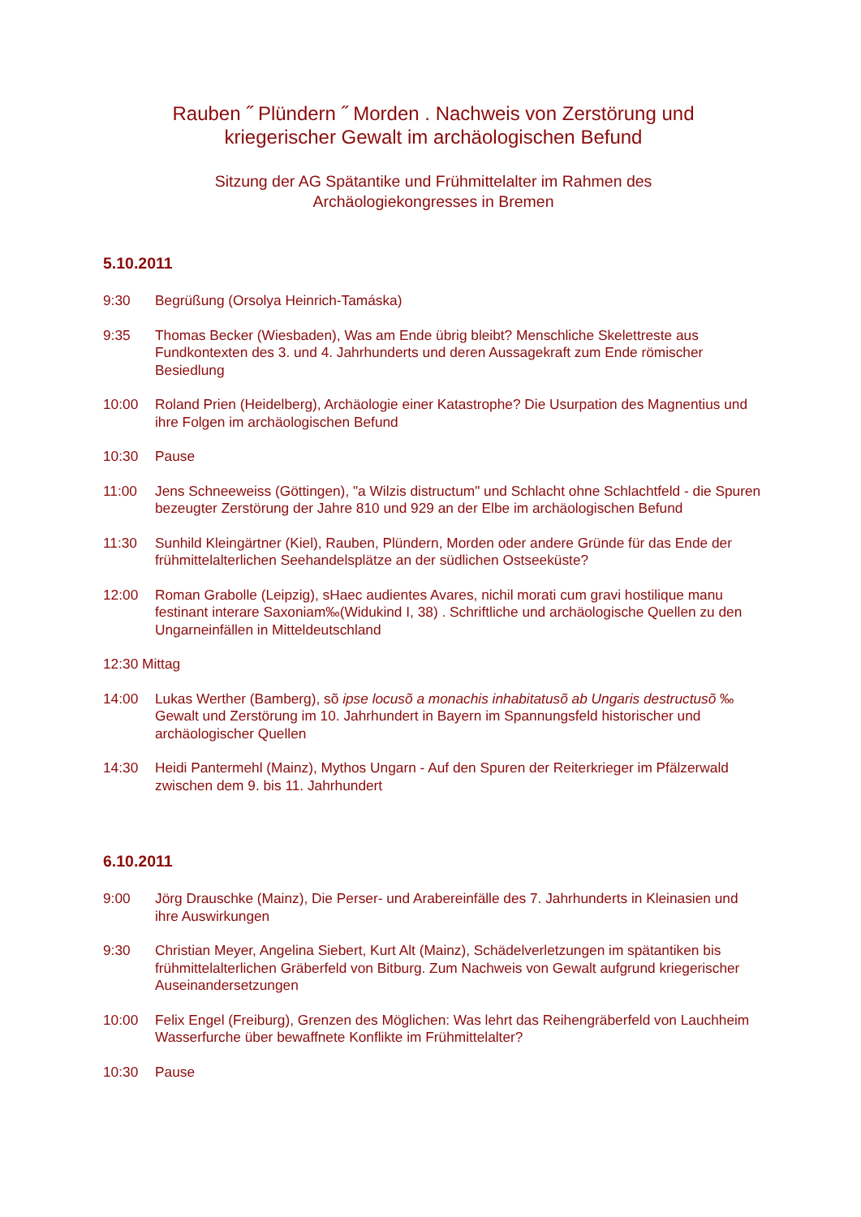Rauben ˝ Plündern ˝ Morden . Nachweis von Zerstörung und
kriegerischer Gewalt im archäologischen Befund
Sitzung der AG Spätantike und Frühmittelalter im Rahmen des
Archäologiekongresses in Bremen
5.10.2011
9:30 Begrüßung (Orsolya Heinrich-Tamáska)
9:35 Thomas Becker (Wiesbaden), Was am Ende übrig bleibt? Menschliche Skelettreste aus Fundkontexten des 3. und 4. Jahrhunderts und deren Aussagekraft zum Ende römischer Besiedlung
10:00 Roland Prien (Heidelberg), Archäologie einer Katastrophe? Die Usurpation des Magnentius und ihre Folgen im archäologischen Befund
10:30 Pause
11:00 Jens Schneeweiss (Göttingen), "a Wilzis distructum" und Schlacht ohne Schlachtfeld - die Spuren bezeugter Zerstörung der Jahre 810 und 929 an der Elbe im archäologischen Befund
11:30 Sunhild Kleingärtner (Kiel), Rauben, Plündern, Morden oder andere Gründe für das Ende der frühmittelalterlichen Seehandelsplätze an der südlichen Ostseeküste?
12:00 Roman Grabolle (Leipzig), sHaec audientes Avares, nichil morati cum gravi hostilique manu festinant interare Saxoniam‰(Widukind I, 38) . Schriftliche und archäologische Quellen zu den Ungarneinfällen in Mitteldeutschland
12:30 Mittag
14:00 Lukas Werther (Bamberg), sõ ipse locusõ a monachis inhabitatusõ ab Ungaris destructusõ ‰ Gewalt und Zerstörung im 10. Jahrhundert in Bayern im Spannungsfeld historischer und archäologischer Quellen
14:30 Heidi Pantermehl (Mainz), Mythos Ungarn - Auf den Spuren der Reiterkrieger im Pfälzerwald zwischen dem 9. bis 11. Jahrhundert
6.10.2011
9:00 Jörg Drauschke (Mainz), Die Perser- und Arabereinfälle des 7. Jahrhunderts in Kleinasien und ihre Auswirkungen
9:30 Christian Meyer, Angelina Siebert, Kurt Alt (Mainz), Schädelverletzungen im spätantiken bis frühmittelalterlichen Gräberfeld von Bitburg. Zum Nachweis von Gewalt aufgrund kriegerischer Auseinandersetzungen
10:00 Felix Engel (Freiburg), Grenzen des Möglichen: Was lehrt das Reihengräberfeld von Lauchheim Wasserfurche über bewaffnete Konflikte im Frühmittelalter?
10:30 Pause